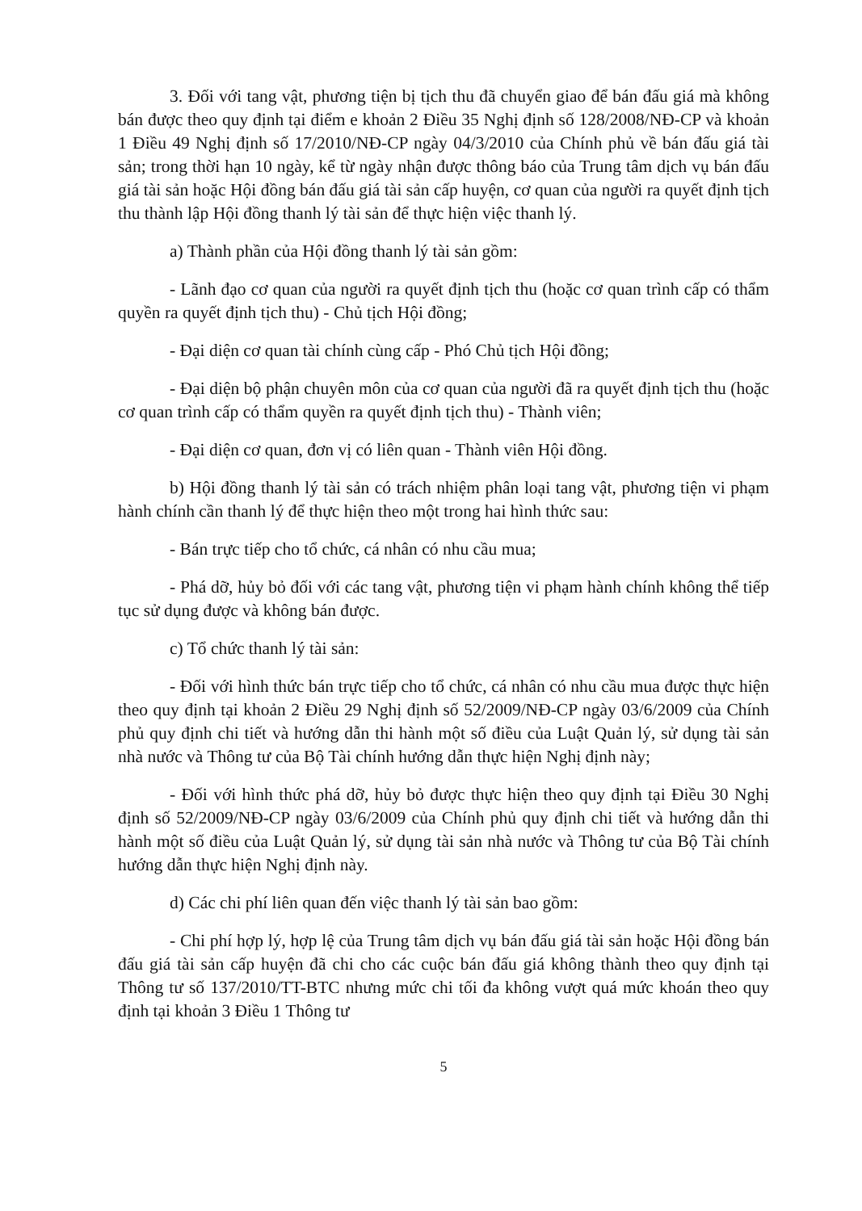3. Đối với tang vật, phương tiện bị tịch thu đã chuyển giao để bán đấu giá mà không bán được theo quy định tại điểm e khoản 2 Điều 35 Nghị định số 128/2008/NĐ-CP và khoản 1 Điều 49 Nghị định số 17/2010/NĐ-CP ngày 04/3/2010 của Chính phủ về bán đấu giá tài sản; trong thời hạn 10 ngày, kể từ ngày nhận được thông báo của Trung tâm dịch vụ bán đấu giá tài sản hoặc Hội đồng bán đấu giá tài sản cấp huyện, cơ quan của người ra quyết định tịch thu thành lập Hội đồng thanh lý tài sản để thực hiện việc thanh lý.
a) Thành phần của Hội đồng thanh lý tài sản gồm:
- Lãnh đạo cơ quan của người ra quyết định tịch thu (hoặc cơ quan trình cấp có thẩm quyền ra quyết định tịch thu) - Chủ tịch Hội đồng;
- Đại diện cơ quan tài chính cùng cấp - Phó Chủ tịch Hội đồng;
- Đại diện bộ phận chuyên môn của cơ quan của người đã ra quyết định tịch thu (hoặc cơ quan trình cấp có thẩm quyền ra quyết định tịch thu) - Thành viên;
- Đại diện cơ quan, đơn vị có liên quan - Thành viên Hội đồng.
b) Hội đồng thanh lý tài sản có trách nhiệm phân loại tang vật, phương tiện vi phạm hành chính cần thanh lý để thực hiện theo một trong hai hình thức sau:
- Bán trực tiếp cho tổ chức, cá nhân có nhu cầu mua;
- Phá dỡ, hủy bỏ đối với các tang vật, phương tiện vi phạm hành chính không thể tiếp tục sử dụng được và không bán được.
c) Tổ chức thanh lý tài sản:
- Đối với hình thức bán trực tiếp cho tổ chức, cá nhân có nhu cầu mua được thực hiện theo quy định tại khoản 2 Điều 29 Nghị định số 52/2009/NĐ-CP ngày 03/6/2009 của Chính phủ quy định chi tiết và hướng dẫn thi hành một số điều của Luật Quản lý, sử dụng tài sản nhà nước và Thông tư của Bộ Tài chính hướng dẫn thực hiện Nghị định này;
- Đối với hình thức phá dỡ, hủy bỏ được thực hiện theo quy định tại Điều 30 Nghị định số 52/2009/NĐ-CP ngày 03/6/2009 của Chính phủ quy định chi tiết và hướng dẫn thi hành một số điều của Luật Quản lý, sử dụng tài sản nhà nước và Thông tư của Bộ Tài chính hướng dẫn thực hiện Nghị định này.
d) Các chi phí liên quan đến việc thanh lý tài sản bao gồm:
- Chi phí hợp lý, hợp lệ của Trung tâm dịch vụ bán đấu giá tài sản hoặc Hội đồng bán đấu giá tài sản cấp huyện đã chi cho các cuộc bán đấu giá không thành theo quy định tại Thông tư số 137/2010/TT-BTC nhưng mức chi tối đa không vượt quá mức khoán theo quy định tại khoản 3 Điều 1 Thông tư
5